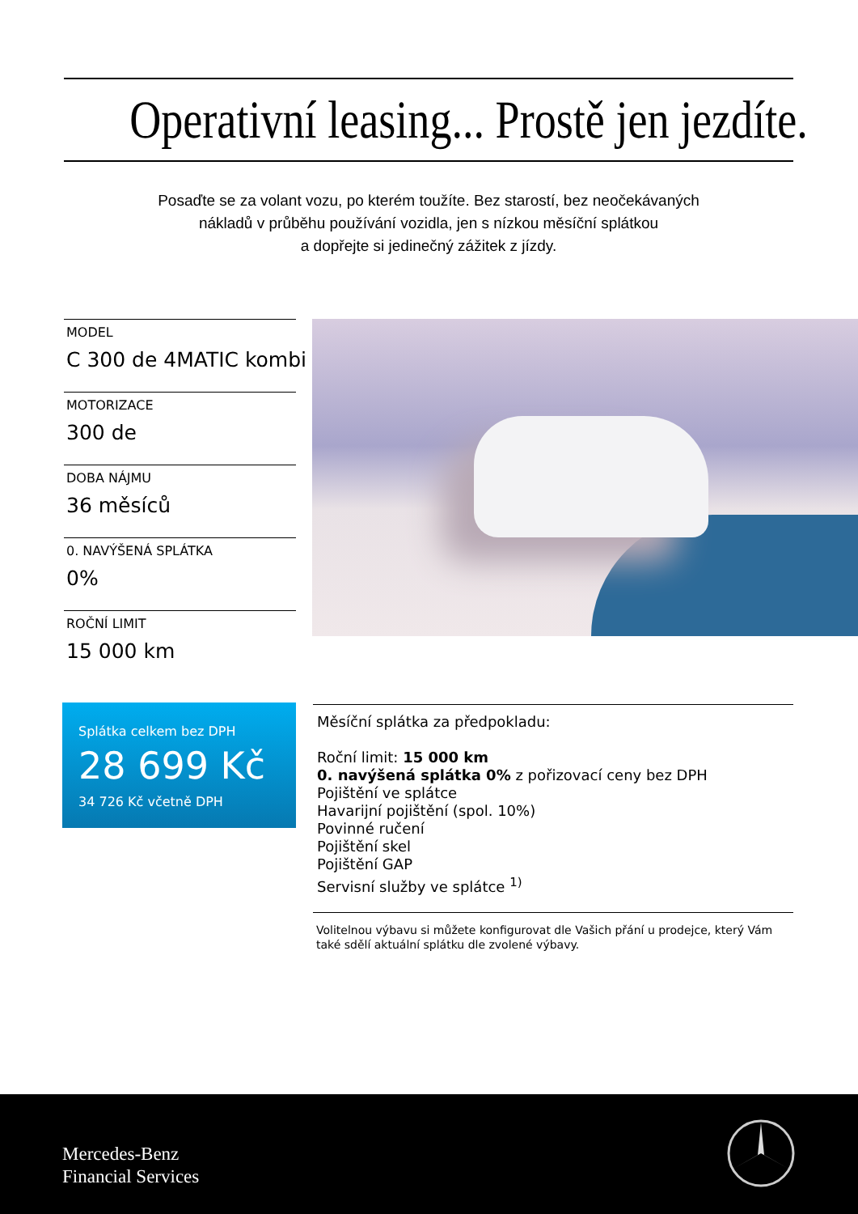Operativní leasing... Prostě jen jezdíte.
Posaďte se za volant vozu, po kterém toužíte. Bez starostí, bez neočekávaných
nákladů v průběhu používání vozidla, jen s nízkou měsíční splátkou
a dopřejte si jedinečný zážitek z jízdy.
MODEL
C 300 de 4MATIC kombi
MOTORIZACE
300 de
DOBA NÁJMU
36 měsíců
0. NAVÝŠENÁ SPLÁTKA
0%
ROČNÍ LIMIT
15 000 km
Splátka celkem bez DPH
28 699 Kč
34 726 Kč včetně DPH
Měsíční splátka za předpokladu:
Roční limit: 15 000 km
0. navýšená splátka 0% z pořizovací ceny bez DPH
Pojištění ve splátce
Havarijní pojištění (spol. 10%)
Povinné ručení
Pojištění skel
Pojištění GAP
Servisní služby ve splátce <sup>1)</sup>
Volitelnou výbavu si můžete konfigurovat dle Vašich přání u prodejce, který Vám také sdělí aktuální splátku dle zvolené výbavy.
Mercedes-Benz
Financial Services